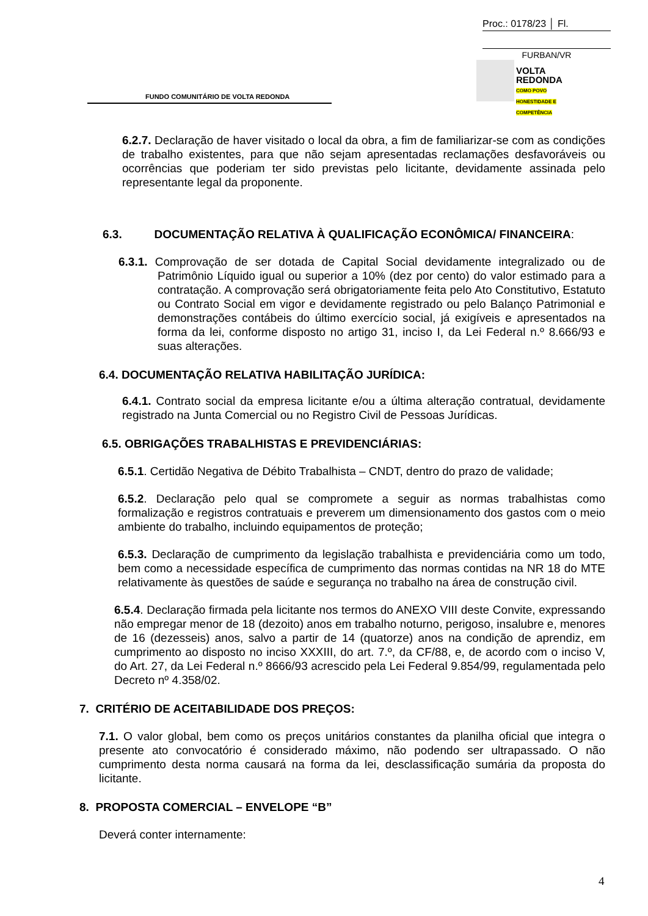Proc.: 0178/23 │ Fl.
FURBAN/VR
VOLTA
REDONDA
COMO POVO HONESTIDADE E COMPETÊNCIA
FUNDO COMUNITÁRIO DE VOLTA REDONDA
6.2.7. Declaração de haver visitado o local da obra, a fim de familiarizar-se com as condições de trabalho existentes, para que não sejam apresentadas reclamações desfavoráveis ou ocorrências que poderiam ter sido previstas pelo licitante, devidamente assinada pelo representante legal da proponente.
6.3. DOCUMENTAÇÃO RELATIVA À QUALIFICAÇÃO ECONÔMICA/ FINANCEIRA:
6.3.1. Comprovação de ser dotada de Capital Social devidamente integralizado ou de Patrimônio Líquido igual ou superior a 10% (dez por cento) do valor estimado para a contratação. A comprovação será obrigatoriamente feita pelo Ato Constitutivo, Estatuto ou Contrato Social em vigor e devidamente registrado ou pelo Balanço Patrimonial e demonstrações contábeis do último exercício social, já exigíveis e apresentados na forma da lei, conforme disposto no artigo 31, inciso I, da Lei Federal n.º 8.666/93 e suas alterações.
6.4. DOCUMENTAÇÃO RELATIVA HABILITAÇÃO JURÍDICA:
6.4.1. Contrato social da empresa licitante e/ou a última alteração contratual, devidamente registrado na Junta Comercial ou no Registro Civil de Pessoas Jurídicas.
6.5. OBRIGAÇÕES TRABALHISTAS E PREVIDENCIÁRIAS:
6.5.1. Certidão Negativa de Débito Trabalhista – CNDT, dentro do prazo de validade;
6.5.2. Declaração pelo qual se compromete a seguir as normas trabalhistas como formalização e registros contratuais e preverem um dimensionamento dos gastos com o meio ambiente do trabalho, incluindo equipamentos de proteção;
6.5.3. Declaração de cumprimento da legislação trabalhista e previdenciária como um todo, bem como a necessidade específica de cumprimento das normas contidas na NR 18 do MTE relativamente às questões de saúde e segurança no trabalho na área de construção civil.
6.5.4. Declaração firmada pela licitante nos termos do ANEXO VIII deste Convite, expressando não empregar menor de 18 (dezoito) anos em trabalho noturno, perigoso, insalubre e, menores de 16 (dezesseis) anos, salvo a partir de 14 (quatorze) anos na condição de aprendiz, em cumprimento ao disposto no inciso XXXIII, do art. 7.º, da CF/88, e, de acordo com o inciso V, do Art. 27, da Lei Federal n.º 8666/93 acrescido pela Lei Federal 9.854/99, regulamentada pelo Decreto nº 4.358/02.
7. CRITÉRIO DE ACEITABILIDADE DOS PREÇOS:
7.1. O valor global, bem como os preços unitários constantes da planilha oficial que integra o presente ato convocatório é considerado máximo, não podendo ser ultrapassado. O não cumprimento desta norma causará na forma da lei, desclassificação sumária da proposta do licitante.
8. PROPOSTA COMERCIAL – ENVELOPE “B”
Deverá conter internamente:
4